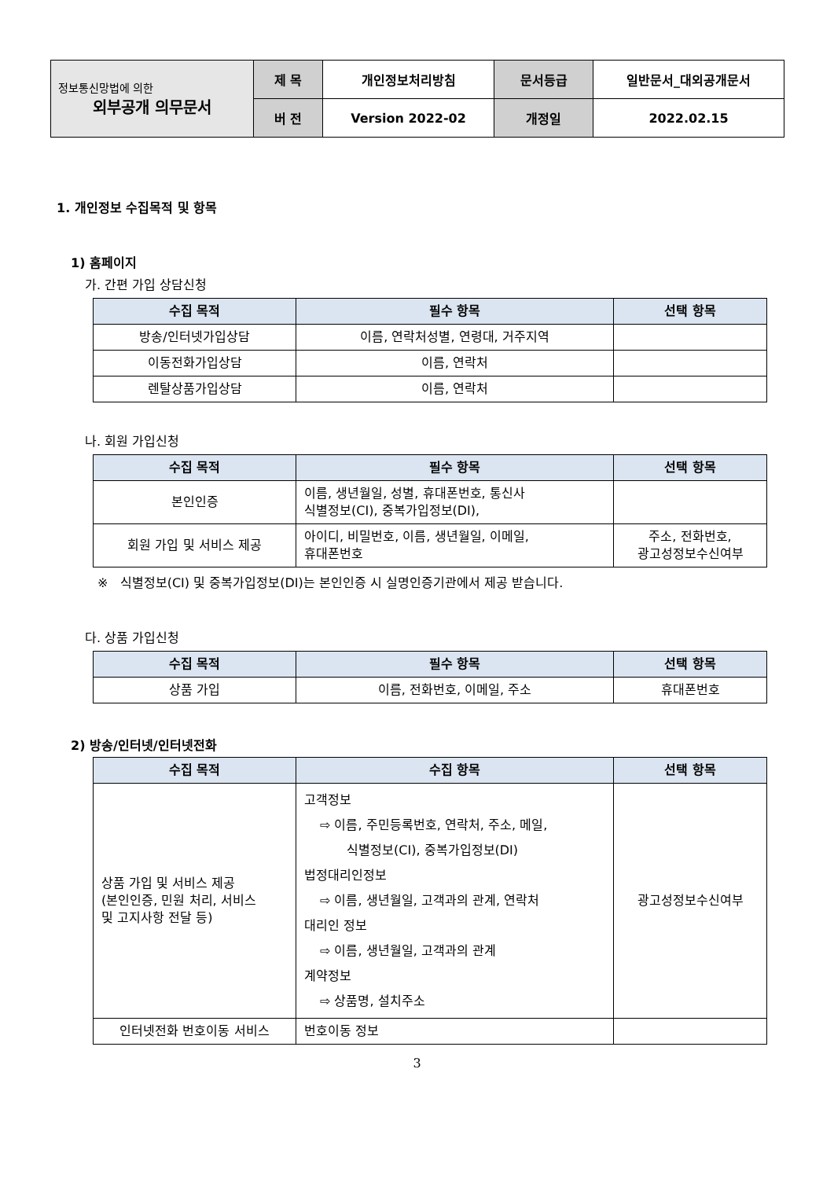| 정보통신망법에 의한 외부공개 의무문서 | 제 목 | 개인정보처리방침 | 문서등급 | 일반문서_대외공개문서 |
| | 버 전 | Version 2022-02 | 개정일 | 2022.02.15 |
1. 개인정보 수집목적 및 항목
1) 홈페이지
가. 간편 가입 상담신청
| 수집 목적 | 필수 항목 | 선택 항목 |
| --- | --- | --- |
| 방송/인터넷가입상담 | 이름, 연락처성별, 연령대, 거주지역 | |
| 이동전화가입상담 | 이름, 연락처 | |
| 렌탈상품가입상담 | 이름, 연락처 | |
나. 회원 가입신청
| 수집 목적 | 필수 항목 | 선택 항목 |
| --- | --- | --- |
| 본인인증 | 이름, 생년월일, 성별, 휴대폰번호, 통신사 식별정보(CI), 중복가입정보(DI), | |
| 회원 가입 및 서비스 제공 | 아이디, 비밀번호, 이름, 생년월일, 이메일, 휴대폰번호 | 주소, 전화번호, 광고성정보수신여부 |
※ 식별정보(CI) 및 중복가입정보(DI)는 본인인증 시 실명인증기관에서 제공 받습니다.
다. 상품 가입신청
| 수집 목적 | 필수 항목 | 선택 항목 |
| --- | --- | --- |
| 상품 가입 | 이름, 전화번호, 이메일, 주소 | 휴대폰번호 |
2) 방송/인터넷/인터넷전화
| 수집 목적 | 수집 항목 | 선택 항목 |
| --- | --- | --- |
| 상품 가입 및 서비스 제공 (본인인증, 민원 처리, 서비스 및 고지사항 전달 등) | 고객정보 ⇨ 이름, 주민등록번호, 연락처, 주소, 메일, 식별정보(CI), 중복가입정보(DI) 법정대리인정보 ⇨ 이름, 생년월일, 고객과의 관계, 연락처 대리인 정보 ⇨ 이름, 생년월일, 고객과의 관계 계약정보 ⇨ 상품명, 설치주소 | 광고성정보수신여부 |
| 인터넷전화 번호이동 서비스 | 번호이동 정보 | |
3